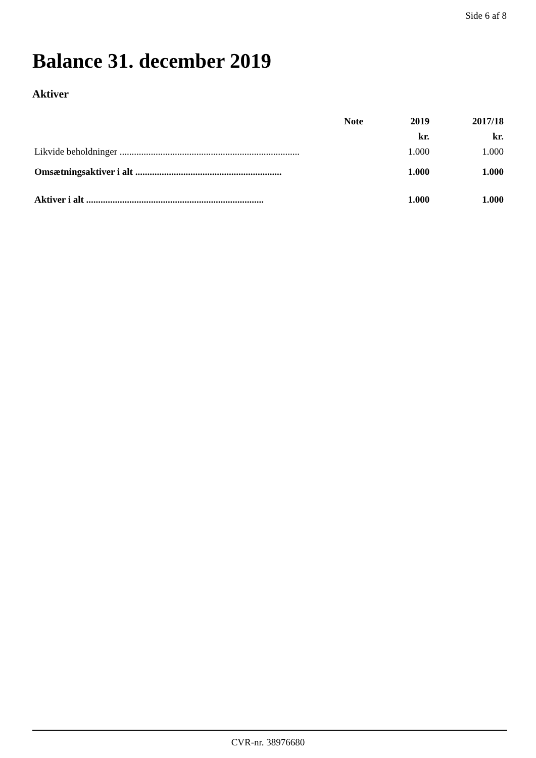Side 6 af 8
Balance 31. december 2019
Aktiver
| | Note | 2019 | 2017/18 |
| --- | --- | --- | --- |
| | | kr. | kr. |
| Likvide beholdninger ........................................................................... | | 1.000 | 1.000 |
| Omsætningsaktiver i alt ............................................................. | | 1.000 | 1.000 |
| Aktiver i alt .......................................................................... | | 1.000 | 1.000 |
CVR-nr. 38976680